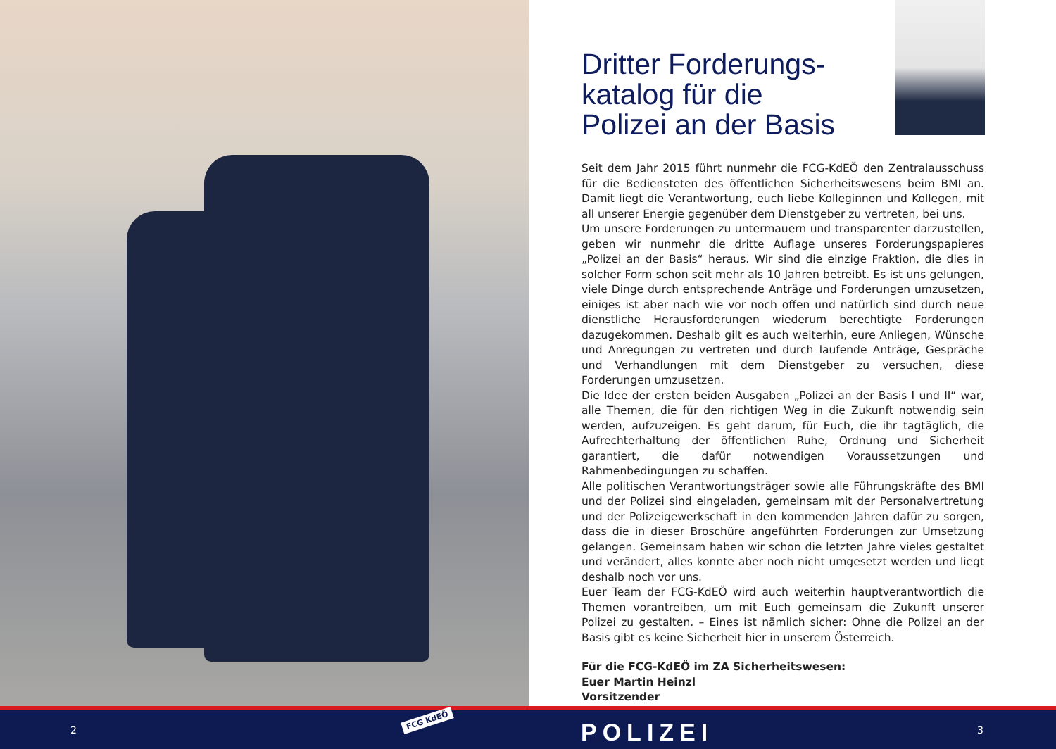Dritter Forderungs-katalog für die Polizei an der Basis
Seit dem Jahr 2015 führt nunmehr die FCG-KdEÖ den Zentralausschuss für die Bediensteten des öffentlichen Sicherheitswesens beim BMI an. Damit liegt die Verantwortung, euch liebe Kolleginnen und Kollegen, mit all unserer Energie gegenüber dem Dienstgeber zu vertreten, bei uns.
Um unsere Forderungen zu untermauern und transparenter darzustellen, geben wir nunmehr die dritte Auflage unseres Forderungspapieres „Polizei an der Basis“ heraus. Wir sind die einzige Fraktion, die dies in solcher Form schon seit mehr als 10 Jahren betreibt. Es ist uns gelungen, viele Dinge durch entsprechende Anträge und Forderungen umzusetzen, einiges ist aber nach wie vor noch offen und natürlich sind durch neue dienstliche Herausforderungen wiederum berechtigte Forderungen dazugekommen. Deshalb gilt es auch weiterhin, eure Anliegen, Wünsche und Anregungen zu vertreten und durch laufende Anträge, Gespräche und Verhandlungen mit dem Dienstgeber zu versuchen, diese Forderungen umzusetzen.
Die Idee der ersten beiden Ausgaben „Polizei an der Basis I und II“ war, alle Themen, die für den richtigen Weg in die Zukunft notwendig sein werden, aufzuzeigen. Es geht darum, für Euch, die ihr tagtäglich, die Aufrechterhaltung der öffentlichen Ruhe, Ordnung und Sicherheit garantiert, die dafür notwendigen Voraussetzungen und Rahmenbedingungen zu schaffen.
Alle politischen Verantwortungsträger sowie alle Führungskräfte des BMI und der Polizei sind eingeladen, gemeinsam mit der Personalvertretung und der Polizeigewerkschaft in den kommenden Jahren dafür zu sorgen, dass die in dieser Broschüre angeführten Forderungen zur Umsetzung gelangen. Gemeinsam haben wir schon die letzten Jahre vieles gestaltet und verändert, alles konnte aber noch nicht umgesetzt werden und liegt deshalb noch vor uns.
Euer Team der FCG-KdEÖ wird auch weiterhin hauptverantwortlich die Themen vorantreiben, um mit Euch gemeinsam die Zukunft unserer Polizei zu gestalten. – Eines ist nämlich sicher: Ohne die Polizei an der Basis gibt es keine Sicherheit hier in unserem Österreich.
Für die FCG-KdEÖ im ZA Sicherheitswesen:
Euer Martin Heinzl
Vorsitzender
2
FCG KdEÖ POLIZEI 3